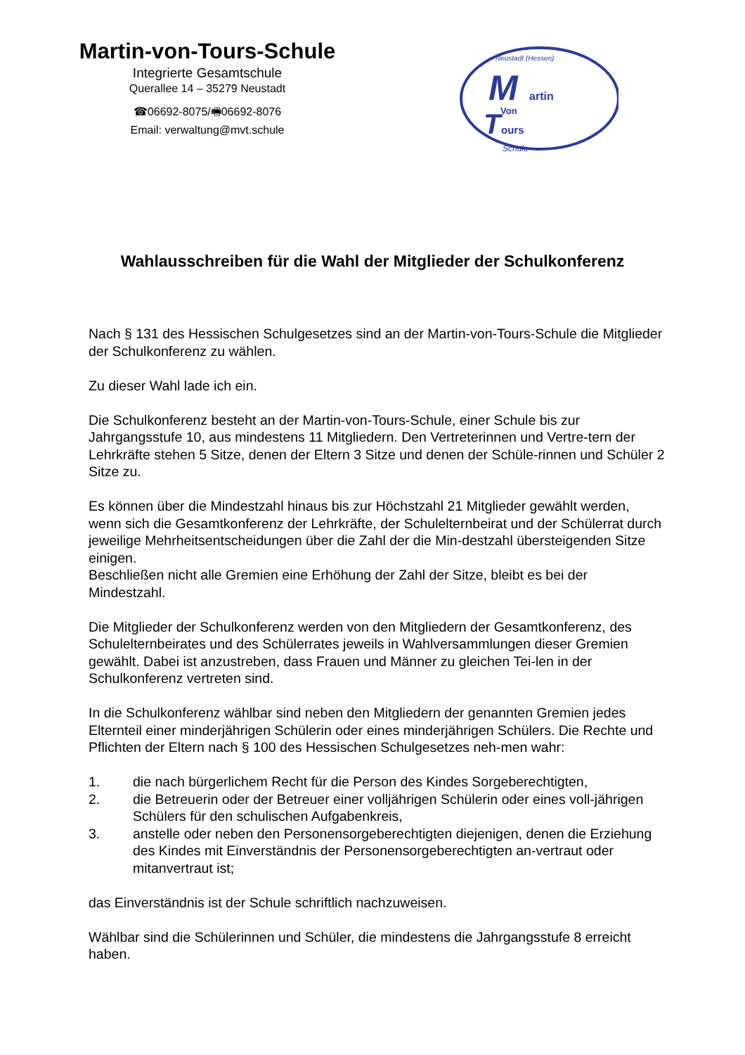Martin-von-Tours-Schule
Integrierte Gesamtschule
Querallee 14 – 35279 Neustadt
☎06692-8075/🖷06692-8076
Email: verwaltung@mvt.schule
Neustadt (Hessen)
M
artin
Von
T
ours
Schule
Wahlausschreiben für die Wahl der Mitglieder der Schulkonferenz
Nach § 131 des Hessischen Schulgesetzes sind an der Martin-von-Tours-Schule die Mitglieder der Schulkonferenz zu wählen.
Zu dieser Wahl lade ich ein.
Die Schulkonferenz besteht an der Martin-von-Tours-Schule, einer Schule bis zur Jahrgangsstufe 10, aus mindestens 11 Mitgliedern. Den Vertreterinnen und Vertre-tern der Lehrkräfte stehen 5 Sitze, denen der Eltern 3 Sitze und denen der Schüle-rinnen und Schüler 2 Sitze zu.
Es können über die Mindestzahl hinaus bis zur Höchstzahl 21 Mitglieder gewählt werden, wenn sich die Gesamtkonferenz der Lehrkräfte, der Schulelternbeirat und der Schülerrat durch jeweilige Mehrheitsentscheidungen über die Zahl der die Min-destzahl übersteigenden Sitze einigen.
Beschließen nicht alle Gremien eine Erhöhung der Zahl der Sitze, bleibt es bei der Mindestzahl.
Die Mitglieder der Schulkonferenz werden von den Mitgliedern der Gesamtkonferenz, des Schulelternbeirates und des Schülerrates jeweils in Wahlversammlungen dieser Gremien gewählt. Dabei ist anzustreben, dass Frauen und Männer zu gleichen Tei-len in der Schulkonferenz vertreten sind.
In die Schulkonferenz wählbar sind neben den Mitgliedern der genannten Gremien jedes Elternteil einer minderjährigen Schülerin oder eines minderjährigen Schülers. Die Rechte und Pflichten der Eltern nach § 100 des Hessischen Schulgesetzes neh-men wahr:
1. die nach bürgerlichem Recht für die Person des Kindes Sorgeberechtigten,
2. die Betreuerin oder der Betreuer einer volljährigen Schülerin oder eines voll-jährigen Schülers für den schulischen Aufgabenkreis,
3. anstelle oder neben den Personensorgeberechtigten diejenigen, denen die Erziehung des Kindes mit Einverständnis der Personensorgeberechtigten an-vertraut oder mitanvertraut ist;
das Einverständnis ist der Schule schriftlich nachzuweisen.
Wählbar sind die Schülerinnen und Schüler, die mindestens die Jahrgangsstufe 8 erreicht haben.